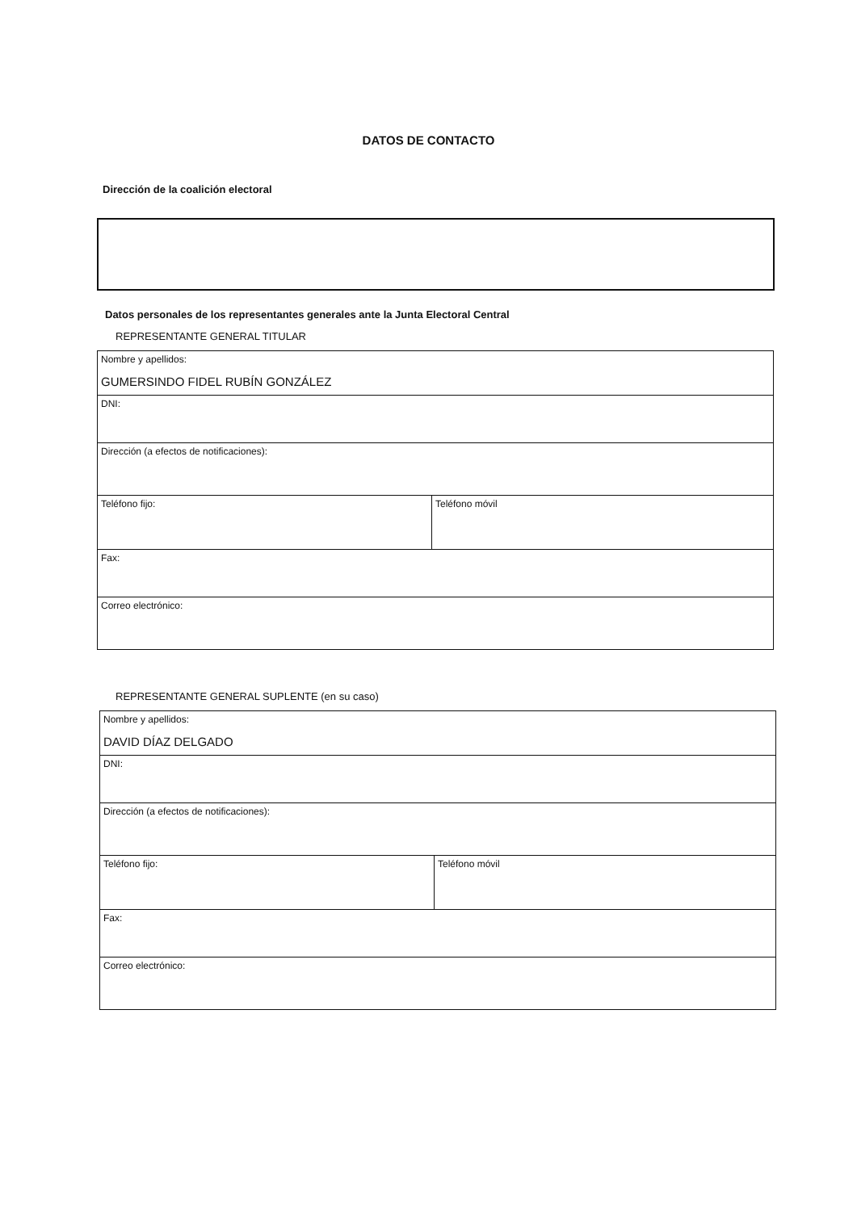DATOS DE CONTACTO
Dirección de la coalición electoral
Datos personales de los representantes generales ante la Junta Electoral Central
REPRESENTANTE GENERAL TITULAR
| Nombre y apellidos: GUMERSINDO FIDEL RUBÍN GONZÁLEZ | |
| DNI: | |
| Dirección (a efectos de notificaciones): | |
| Teléfono fijo: | Teléfono móvil |
| Fax: | |
| Correo electrónico: | |
REPRESENTANTE GENERAL SUPLENTE (en su caso)
| Nombre y apellidos: DAVID DÍAZ DELGADO | |
| DNI: | |
| Dirección (a efectos de notificaciones): | |
| Teléfono fijo: | Teléfono móvil |
| Fax: | |
| Correo electrónico: | |